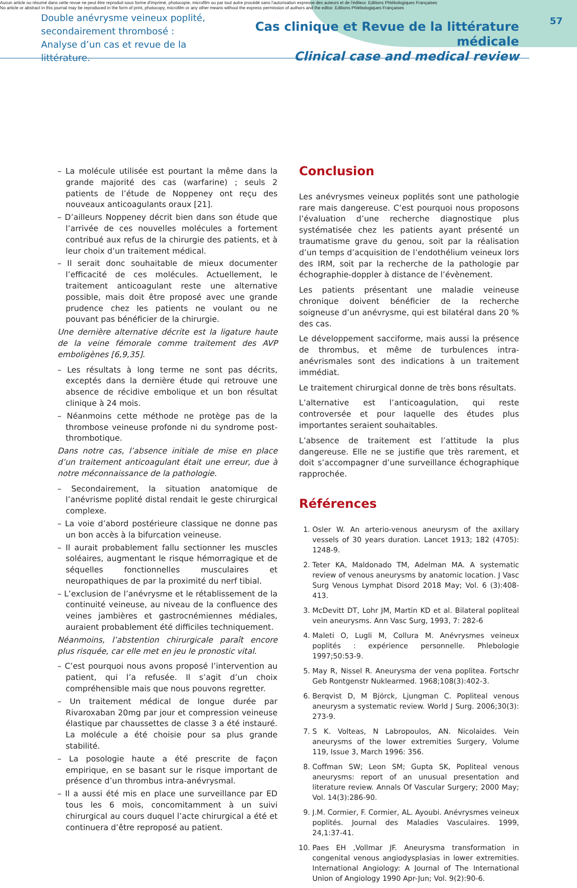Aucun article ou résumé dans cette revue ne peut être reproduit sous forme d'imprimé, photocopie, microfilm ou par tout autre procédé sans l'autorisation expresse des auteurs et de l'éditeur. Editions Phlébologiques Françaises
No article or abstract in this journal may be reproduced in the form of print, photocopy, microfilm or any other means without the express permission of authors and the editor. Editions Phlébologiques Françaises
Double anévrysme veineux poplité,
secondairement thrombosé :
Analyse d’un cas et revue de la littérature.
Cas clinique et Revue de la littérature médicale
Clinical case and medical review
57
– La molécule utilisée est pourtant la même dans la grande majorité des cas (warfarine) ; seuls 2 patients de l’étude de Noppeney ont reçu des nouveaux anticoagulants oraux [21].
– D’ailleurs Noppeney décrit bien dans son étude que l’arrivée de ces nouvelles molécules a fortement contribué aux refus de la chirurgie des patients, et à leur choix d’un traitement médical.
– Il serait donc souhaitable de mieux documenter l’efficacité de ces molécules. Actuellement, le traitement anticoagulant reste une alternative possible, mais doit être proposé avec une grande prudence chez les patients ne voulant ou ne pouvant pas bénéficier de la chirurgie.
Une dernière alternative décrite est la ligature haute de la veine fémorale comme traitement des AVP emboligènes [6,9,35].
– Les résultats à long terme ne sont pas décrits, exceptés dans la dernière étude qui retrouve une absence de récidive embolique et un bon résultat clinique à 24 mois.
– Néanmoins cette méthode ne protège pas de la thrombose veineuse profonde ni du syndrome post-thrombotique.
Dans notre cas, l’absence initiale de mise en place d’un traitement anticoagulant était une erreur, due à notre méconnaissance de la pathologie.
– Secondairement, la situation anatomique de l’anévrisme poplité distal rendait le geste chirurgical complexe.
– La voie d’abord postérieure classique ne donne pas un bon accès à la bifurcation veineuse.
– Il aurait probablement fallu sectionner les muscles soléaires, augmentant le risque hémorragique et de séquelles fonctionnelles musculaires et neuropathiques de par la proximité du nerf tibial.
– L’exclusion de l’anévrysme et le rétablissement de la continuité veineuse, au niveau de la confluence des veines jambières et gastrocnémiennes médiales, auraient probablement été difficiles techniquement.
Néanmoins, l’abstention chirurgicale paraît encore plus risquée, car elle met en jeu le pronostic vital.
– C’est pourquoi nous avons proposé l’intervention au patient, qui l’a refusée. Il s’agit d’un choix compréhensible mais que nous pouvons regretter.
– Un traitement médical de longue durée par Rivaroxaban 20mg par jour et compression veineuse élastique par chaussettes de classe 3 a été instauré. La molécule a été choisie pour sa plus grande stabilité.
– La posologie haute a été prescrite de façon empirique, en se basant sur le risque important de présence d’un thrombus intra-anévrysmal.
– Il a aussi été mis en place une surveillance par ED tous les 6 mois, concomitamment à un suivi chirurgical au cours duquel l’acte chirurgical a été et continuera d’être reproposé au patient.
Conclusion
Les anévrysmes veineux poplités sont une pathologie rare mais dangereuse. C’est pourquoi nous proposons l’évaluation d’une recherche diagnostique plus systématisée chez les patients ayant présenté un traumatisme grave du genou, soit par la réalisation d’un temps d’acquisition de l’endothélium veineux lors des IRM, soit par la recherche de la pathologie par échographie-doppler à distance de l’évènement.
Les patients présentant une maladie veineuse chronique doivent bénéficier de la recherche soigneuse d’un anévrysme, qui est bilatéral dans 20 % des cas.
Le développement sacciforme, mais aussi la présence de thrombus, et même de turbulences intra-anévrismales sont des indications à un traitement immédiat.
Le traitement chirurgical donne de très bons résultats.
L’alternative est l’anticoagulation, qui reste controversée et pour laquelle des études plus importantes seraient souhaitables.
L’absence de traitement est l’attitude la plus dangereuse. Elle ne se justifie que très rarement, et doit s’accompagner d’une surveillance échographique rapprochée.
Références
1. Osler W. An arterio-venous aneurysm of the axillary vessels of 30 years duration. Lancet 1913; 182 (4705): 1248-9.
2. Teter KA, Maldonado TM, Adelman MA. A systematic review of venous aneurysms by anatomic location. J Vasc Surg Venous Lymphat Disord 2018 May; Vol. 6 (3):408-413.
3. McDevitt DT, Lohr JM, Martin KD et al. Bilateral popliteal vein aneurysms. Ann Vasc Surg, 1993, 7: 282-6
4. Maleti O, Lugli M, Collura M. Anévrysmes veineux poplités : expérience personnelle. Phlebologie 1997;50:53-9.
5. May R, Nissel R. Aneurysma der vena poplitea. Fortschr Geb Rontgenstr Nuklearmed. 1968;108(3):402-3.
6. Berqvist D, M Björck, Ljungman C. Popliteal venous aneurysm a systematic review. World J Surg. 2006;30(3): 273-9.
7. S K. Volteas, N Labropoulos, AN. Nicolaides. Vein aneurysms of the lower extremities Surgery, Volume 119, Issue 3, March 1996: 356.
8. Coffman SW; Leon SM; Gupta SK, Popliteal venous aneurysms: report of an unusual presentation and literature review. Annals Of Vascular Surgery; 2000 May; Vol. 14(3):286-90.
9. J.M. Cormier, F. Cormier, AL. Ayoubi. Anévrysmes veineux poplités. Journal des Maladies Vasculaires. 1999, 24,1:37-41.
10. Paes EH ,Vollmar JF. Aneurysma transformation in congenital venous angiodysplasias in lower extremities. International Angiology: A Journal of The International Union of Angiology 1990 Apr-Jun; Vol. 9(2):90-6.